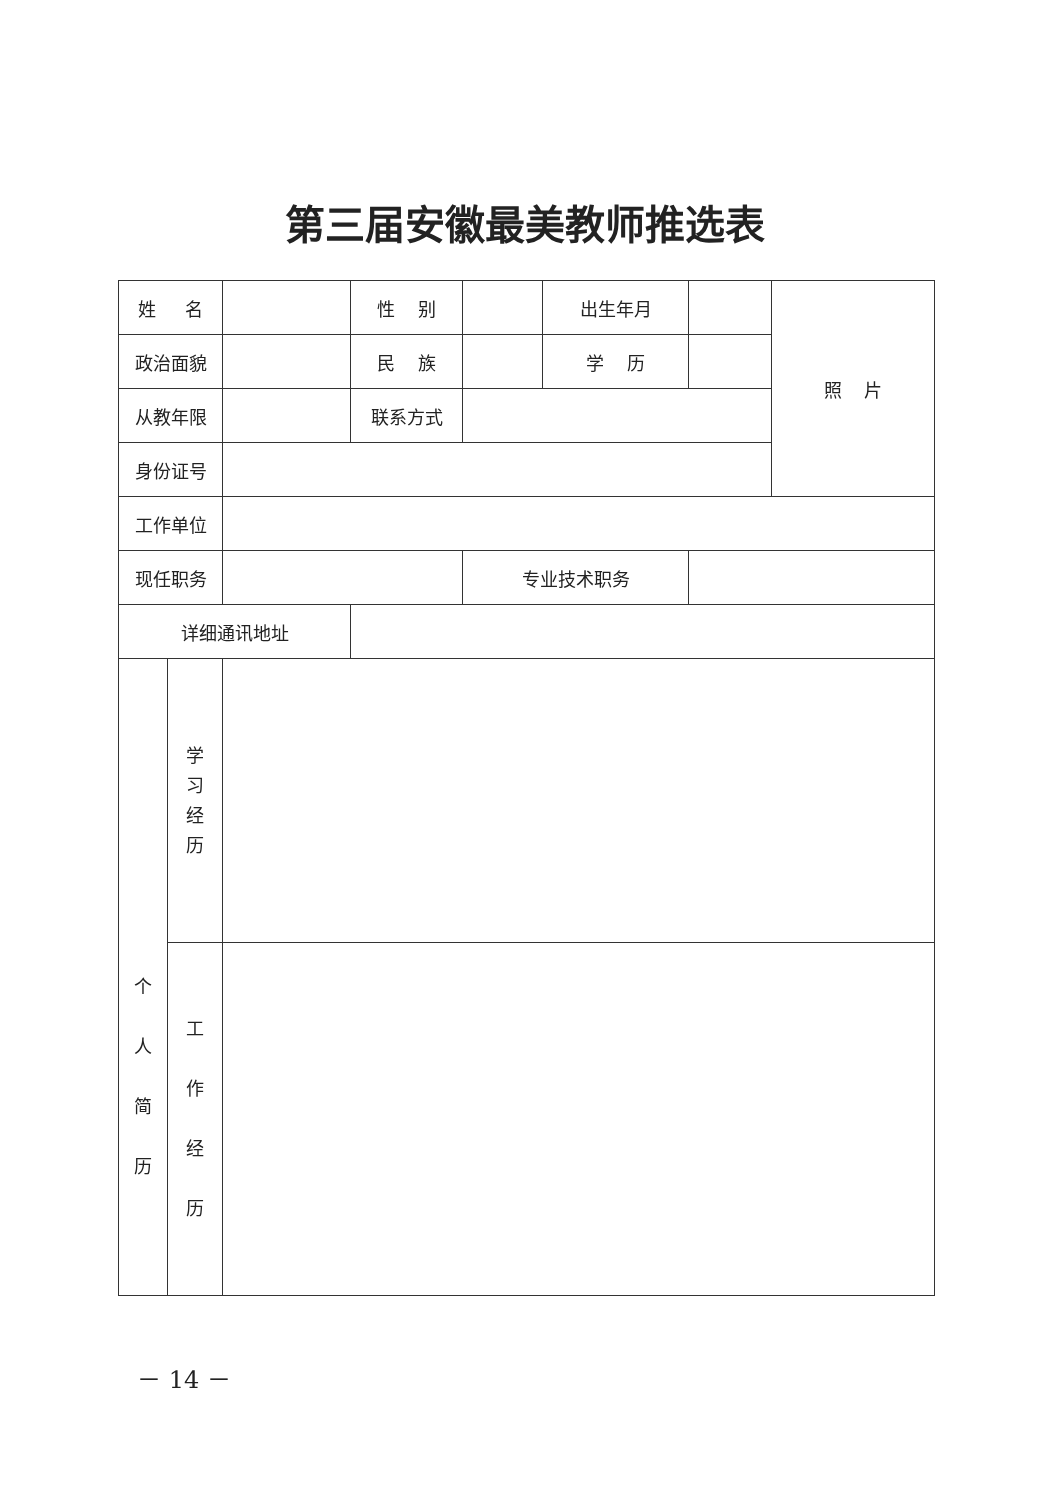第三届安徽最美教师推选表
| 姓 名 | | | 性 别 | | 出生年月 | | 照 片 |
| 政治面貌 | | | 民 族 | | 学 历 | | |
| 从教年限 | | | 联系方式 | | | | |
| 身份证号 | | | | | | | |
| 工作单位 | | | | | | | |
| 现任职务 | | | | 专业技术职务 | | | |
| 详细通讯地址 | | | | | | | |
| 个 人 简 历 | 学 习 经 历 | | | | | | |
| | 工 作 经 历 | | | | | | |
－ 14 －